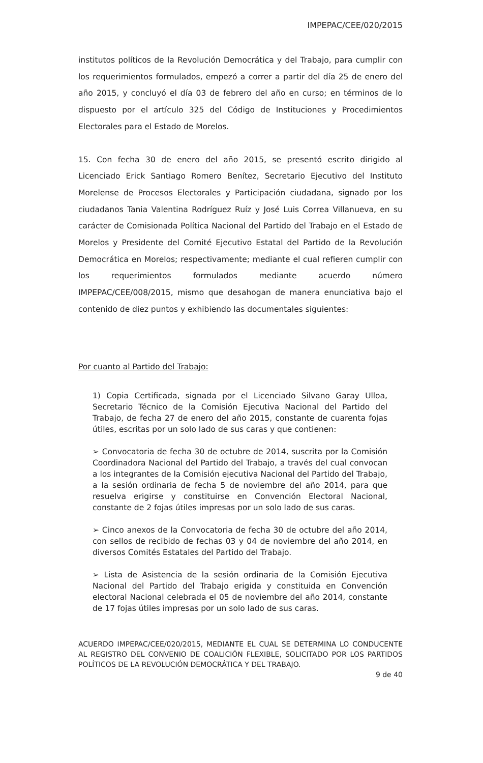IMPEPAC/CEE/020/2015
institutos políticos de la Revolución Democrática y del Trabajo, para cumplir con los requerimientos formulados, empezó a correr a partir del día 25 de enero del año 2015, y concluyó el día 03 de febrero del año en curso; en términos de lo dispuesto por el artículo 325 del Código de Instituciones y Procedimientos Electorales para el Estado de Morelos.
15. Con fecha 30 de enero del año 2015, se presentó escrito dirigido al Licenciado Erick Santiago Romero Benítez, Secretario Ejecutivo del Instituto Morelense de Procesos Electorales y Participación ciudadana, signado por los ciudadanos Tania Valentina Rodríguez Ruíz y José Luis Correa Villanueva, en su carácter de Comisionada Política Nacional del Partido del Trabajo en el Estado de Morelos y Presidente del Comité Ejecutivo Estatal del Partido de la Revolución Democrática en Morelos; respectivamente; mediante el cual refieren cumplir con los requerimientos formulados mediante acuerdo número IMPEPAC/CEE/008/2015, mismo que desahogan de manera enunciativa bajo el contenido de diez puntos y exhibiendo las documentales siguientes:
Por cuanto al Partido del Trabajo:
1) Copia Certificada, signada por el Licenciado Silvano Garay Ulloa, Secretario Técnico de la Comisión Ejecutiva Nacional del Partido del Trabajo, de fecha 27 de enero del año 2015, constante de cuarenta fojas útiles, escritas por un solo lado de sus caras y que contienen:
➢ Convocatoria de fecha 30 de octubre de 2014, suscrita por la Comisión Coordinadora Nacional del Partido del Trabajo, a través del cual convocan a los integrantes de la Comisión ejecutiva Nacional del Partido del Trabajo, a la sesión ordinaria de fecha 5 de noviembre del año 2014, para que resuelva erigirse y constituirse en Convención Electoral Nacional, constante de 2 fojas útiles impresas por un solo lado de sus caras.
➢ Cinco anexos de la Convocatoria de fecha 30 de octubre del año 2014, con sellos de recibido de fechas 03 y 04 de noviembre del año 2014, en diversos Comités Estatales del Partido del Trabajo.
➢ Lista de Asistencia de la sesión ordinaria de la Comisión Ejecutiva Nacional del Partido del Trabajo erigida y constituida en Convención electoral Nacional celebrada el 05 de noviembre del año 2014, constante de 17 fojas útiles impresas por un solo lado de sus caras.
ACUERDO IMPEPAC/CEE/020/2015, MEDIANTE EL CUAL SE DETERMINA LO CONDUCENTE AL REGISTRO DEL CONVENIO DE COALICIÓN FLEXIBLE, SOLICITADO POR LOS PARTIDOS POLÍTICOS DE LA REVOLUCIÓN DEMOCRÁTICA Y DEL TRABAJO.
9 de 40